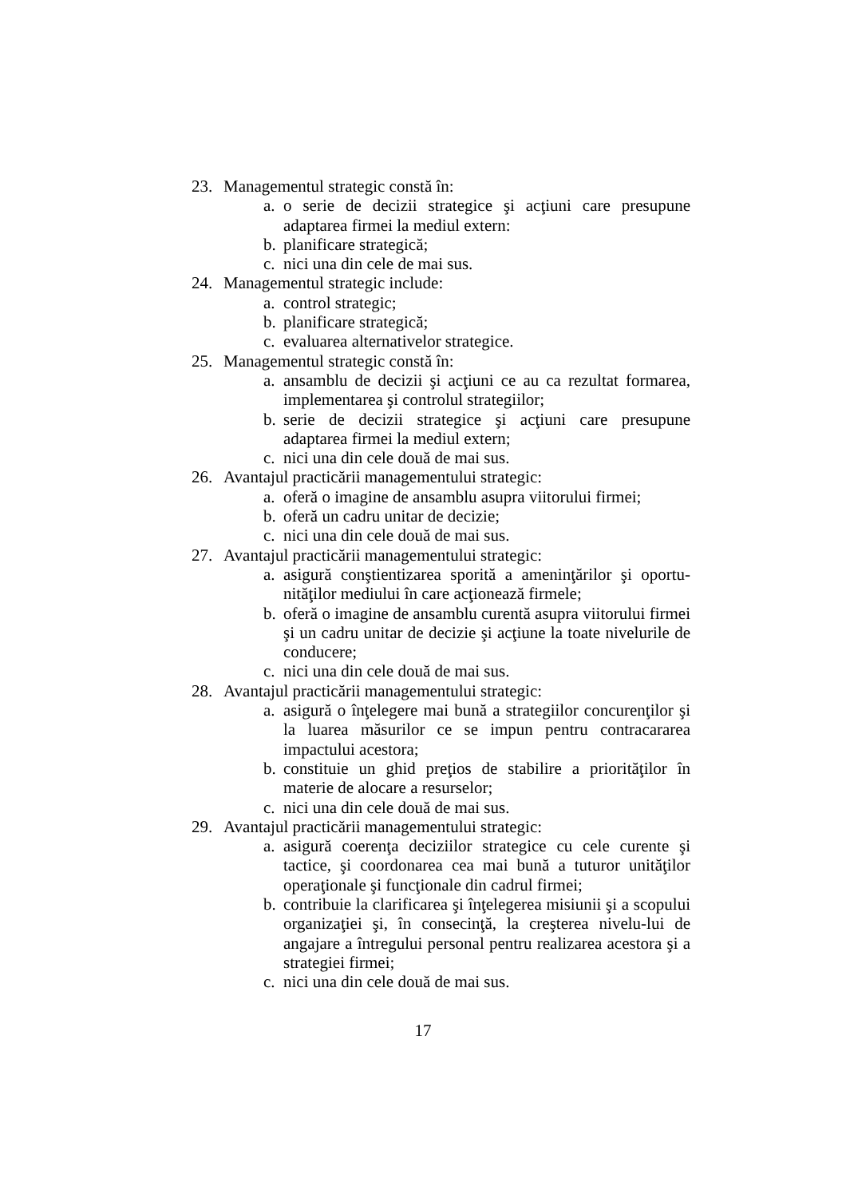23. Managementul strategic constă în:
a. o serie de decizii strategice şi acţiuni care presupune adaptarea firmei la mediul extern:
b. planificare strategică;
c. nici una din cele de mai sus.
24. Managementul strategic include:
a. control strategic;
b. planificare strategică;
c. evaluarea alternativelor strategice.
25. Managementul strategic constă în:
a. ansamblu de decizii şi acţiuni ce au ca rezultat formarea, implementarea şi controlul strategiilor;
b. serie de decizii strategice şi acţiuni care presupune adaptarea firmei la mediul extern;
c. nici una din cele două de mai sus.
26. Avantajul practicării managementului strategic:
a. oferă o imagine de ansamblu asupra viitorului firmei;
b. oferă un cadru unitar de decizie;
c. nici una din cele două de mai sus.
27. Avantajul practicării managementului strategic:
a. asigură conştientizarea sporită a ameninţărilor şi oportu-nităţilor mediului în care acţionează firmele;
b. oferă o imagine de ansamblu curentă asupra viitorului firmei şi un cadru unitar de decizie şi acţiune la toate nivelurile de conducere;
c. nici una din cele două de mai sus.
28. Avantajul practicării managementului strategic:
a. asigură o înţelegere mai bună a strategiilor concurenţilor şi la luarea măsurilor ce se impun pentru contracararea impactului acestora;
b. constituie un ghid preţios de stabilire a priorităţilor în materie de alocare a resurselor;
c. nici una din cele două de mai sus.
29. Avantajul practicării managementului strategic:
a. asigură coerenţa deciziilor strategice cu cele curente şi tactice, şi coordonarea cea mai bună a tuturor unităţilor operaţionale şi funcţionale din cadrul firmei;
b. contribuie la clarificarea şi înţelegerea misiunii şi a scopului organizaţiei şi, în consecinţă, la creşterea nivelu-lui de angajare a întregului personal pentru realizarea acestora şi a strategiei firmei;
c. nici una din cele două de mai sus.
17